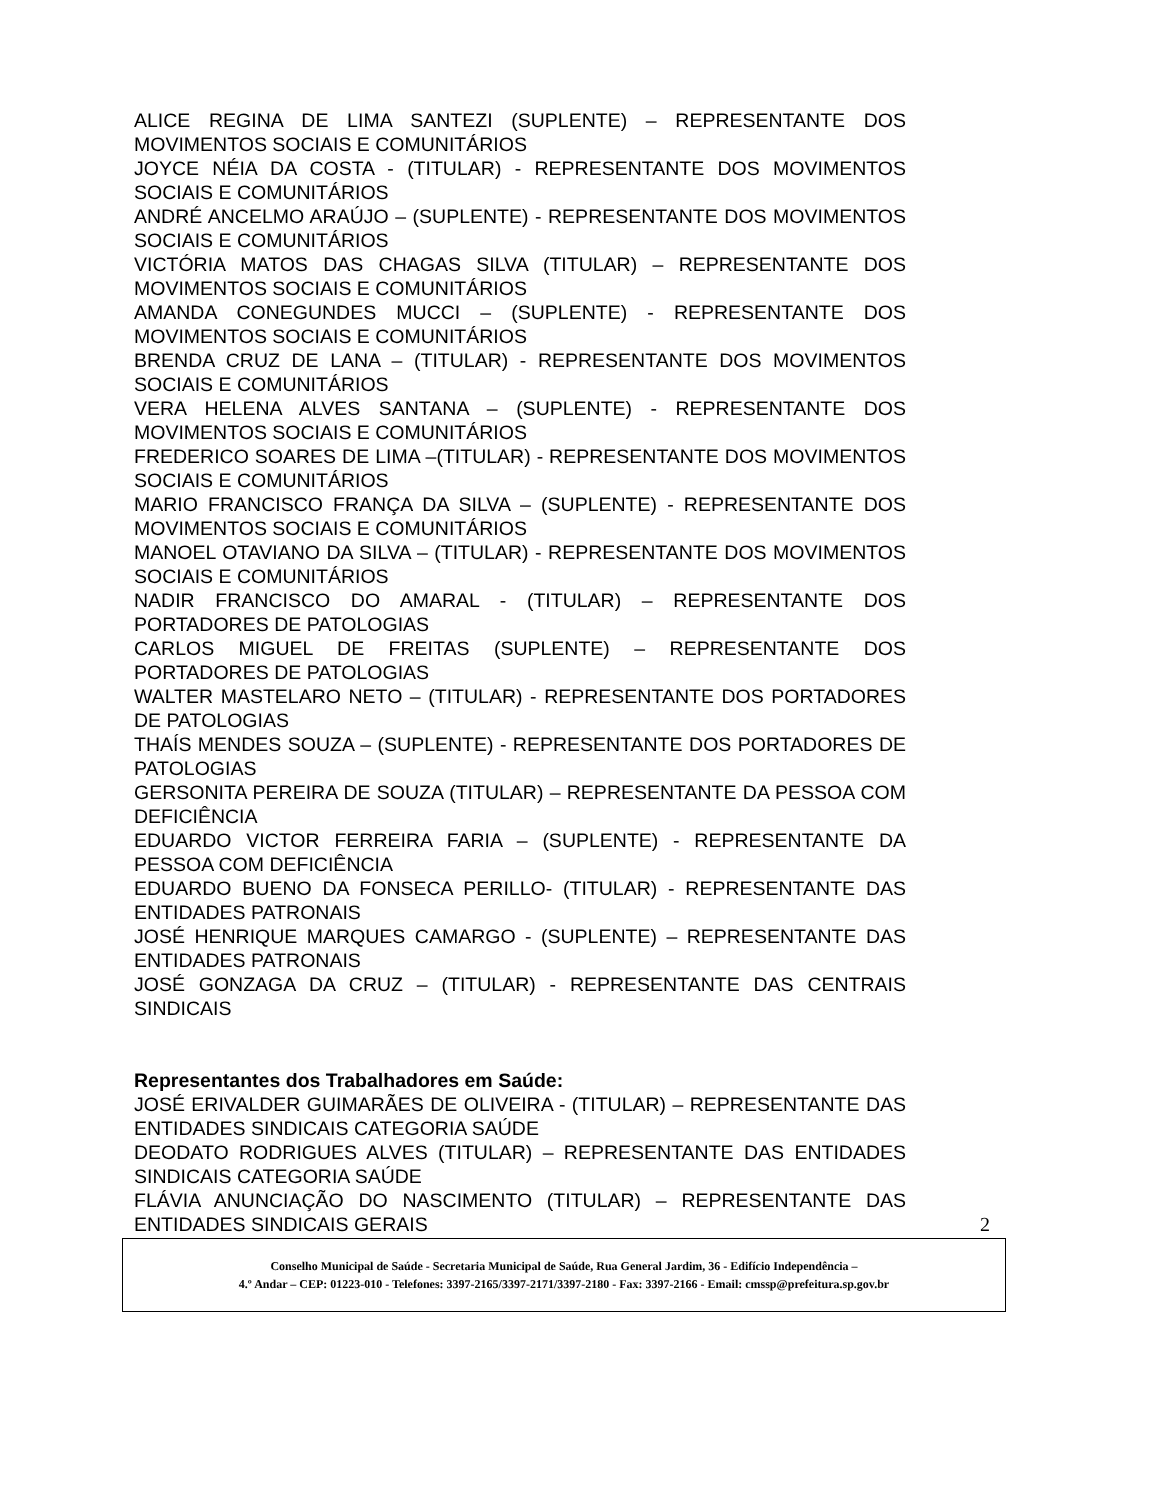ALICE REGINA DE LIMA SANTEZI (SUPLENTE) – REPRESENTANTE DOS MOVIMENTOS SOCIAIS E COMUNITÁRIOS
JOYCE NÉIA DA COSTA - (TITULAR) - REPRESENTANTE DOS MOVIMENTOS SOCIAIS E COMUNITÁRIOS
ANDRÉ ANCELMO ARAÚJO – (SUPLENTE) - REPRESENTANTE DOS MOVIMENTOS SOCIAIS E COMUNITÁRIOS
VICTÓRIA MATOS DAS CHAGAS SILVA (TITULAR) – REPRESENTANTE DOS MOVIMENTOS SOCIAIS E COMUNITÁRIOS
AMANDA CONEGUNDES MUCCI – (SUPLENTE) - REPRESENTANTE DOS MOVIMENTOS SOCIAIS E COMUNITÁRIOS
BRENDA CRUZ DE LANA – (TITULAR) - REPRESENTANTE DOS MOVIMENTOS SOCIAIS E COMUNITÁRIOS
VERA HELENA ALVES SANTANA – (SUPLENTE) - REPRESENTANTE DOS MOVIMENTOS SOCIAIS E COMUNITÁRIOS
FREDERICO SOARES DE LIMA –(TITULAR) - REPRESENTANTE DOS MOVIMENTOS SOCIAIS E COMUNITÁRIOS
MARIO FRANCISCO FRANÇA DA SILVA – (SUPLENTE) - REPRESENTANTE DOS MOVIMENTOS SOCIAIS E COMUNITÁRIOS
MANOEL OTAVIANO DA SILVA – (TITULAR) - REPRESENTANTE DOS MOVIMENTOS SOCIAIS E COMUNITÁRIOS
NADIR FRANCISCO DO AMARAL - (TITULAR) – REPRESENTANTE DOS PORTADORES DE PATOLOGIAS
CARLOS MIGUEL DE FREITAS (SUPLENTE) – REPRESENTANTE DOS PORTADORES DE PATOLOGIAS
WALTER MASTELARO NETO – (TITULAR) - REPRESENTANTE DOS PORTADORES DE PATOLOGIAS
THAÍS MENDES SOUZA – (SUPLENTE) - REPRESENTANTE DOS PORTADORES DE PATOLOGIAS
GERSONITA PEREIRA DE SOUZA (TITULAR) – REPRESENTANTE DA PESSOA COM DEFICIÊNCIA
EDUARDO VICTOR FERREIRA FARIA – (SUPLENTE) - REPRESENTANTE DA PESSOA COM DEFICIÊNCIA
EDUARDO BUENO DA FONSECA PERILLO- (TITULAR) - REPRESENTANTE DAS ENTIDADES PATRONAIS
JOSÉ HENRIQUE MARQUES CAMARGO - (SUPLENTE) – REPRESENTANTE DAS ENTIDADES PATRONAIS
JOSÉ GONZAGA DA CRUZ – (TITULAR) - REPRESENTANTE DAS CENTRAIS SINDICAIS
Representantes dos Trabalhadores em Saúde:
JOSÉ ERIVALDER GUIMARÃES DE OLIVEIRA - (TITULAR) – REPRESENTANTE DAS ENTIDADES SINDICAIS CATEGORIA SAÚDE
DEODATO RODRIGUES ALVES (TITULAR) – REPRESENTANTE DAS ENTIDADES SINDICAIS CATEGORIA SAÚDE
FLÁVIA ANUNCIAÇÃO DO NASCIMENTO (TITULAR) – REPRESENTANTE DAS ENTIDADES SINDICAIS GERAIS
2
Conselho Municipal de Saúde - Secretaria Municipal de Saúde, Rua General Jardim, 36 - Edifício Independência –
4.º Andar – CEP: 01223-010 - Telefones: 3397-2165/3397-2171/3397-2180 - Fax: 3397-2166 - Email: cmssp@prefeitura.sp.gov.br